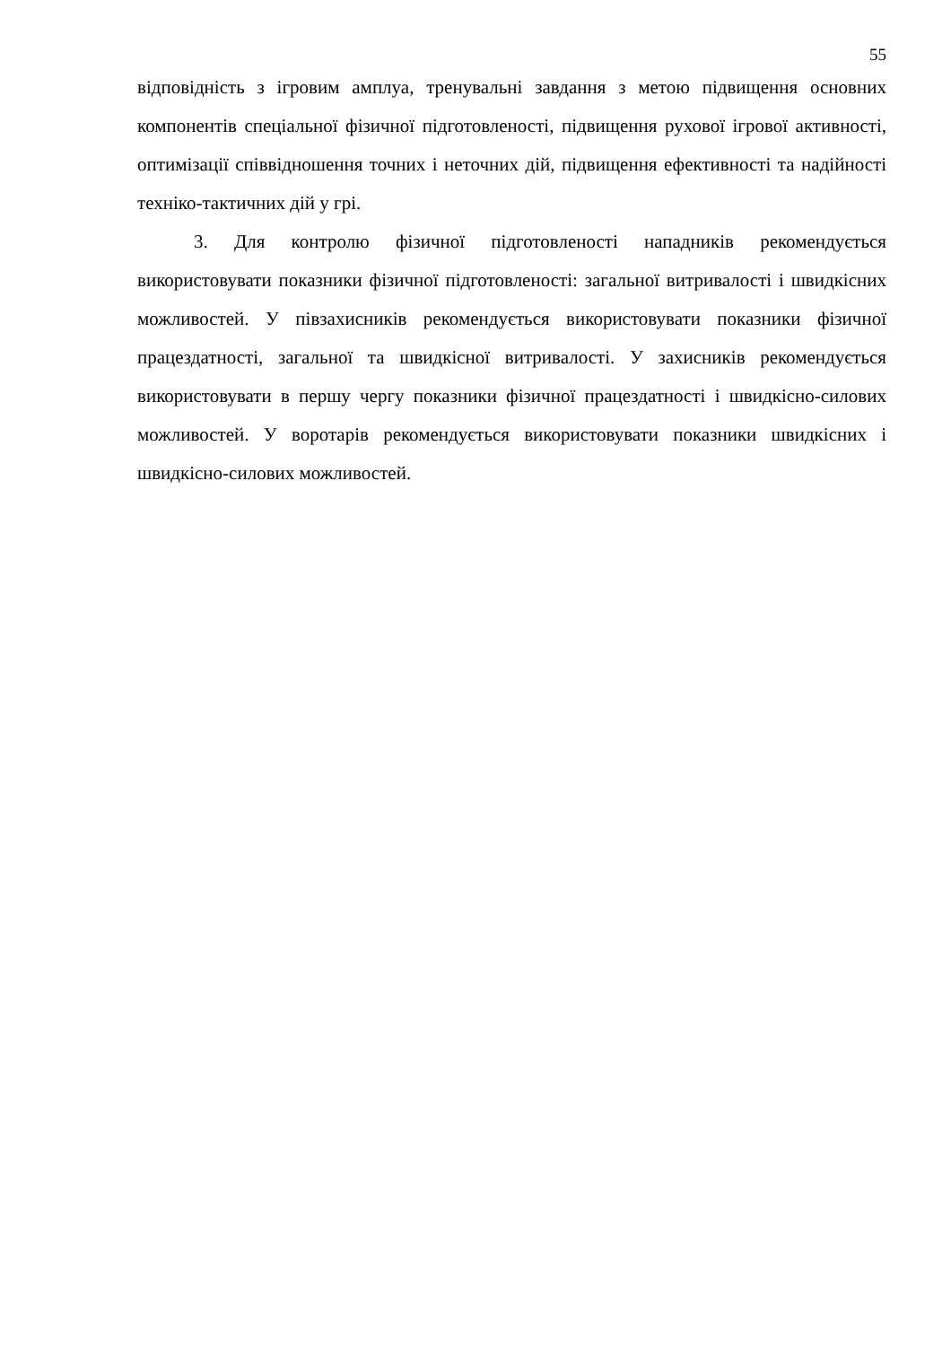55
відповідність з ігровим амплуа, тренувальні завдання з метою підвищення основних компонентів спеціальної фізичної підготовленості, підвищення рухової ігрової активності, оптимізації співвідношення точних і неточних дій, підвищення ефективності та надійності техніко-тактичних дій у грі.
3. Для контролю фізичної підготовленості нападників рекомендується використовувати показники фізичної підготовленості: загальної витривалості і швидкісних можливостей. У півзахисників рекомендується використовувати показники фізичної працездатності, загальної та швидкісної витривалості. У захисників рекомендується використовувати в першу чергу показники фізичної працездатності і швидкісно-силових можливостей. У воротарів рекомендується використовувати показники швидкісних і швидкісно-силових можливостей.